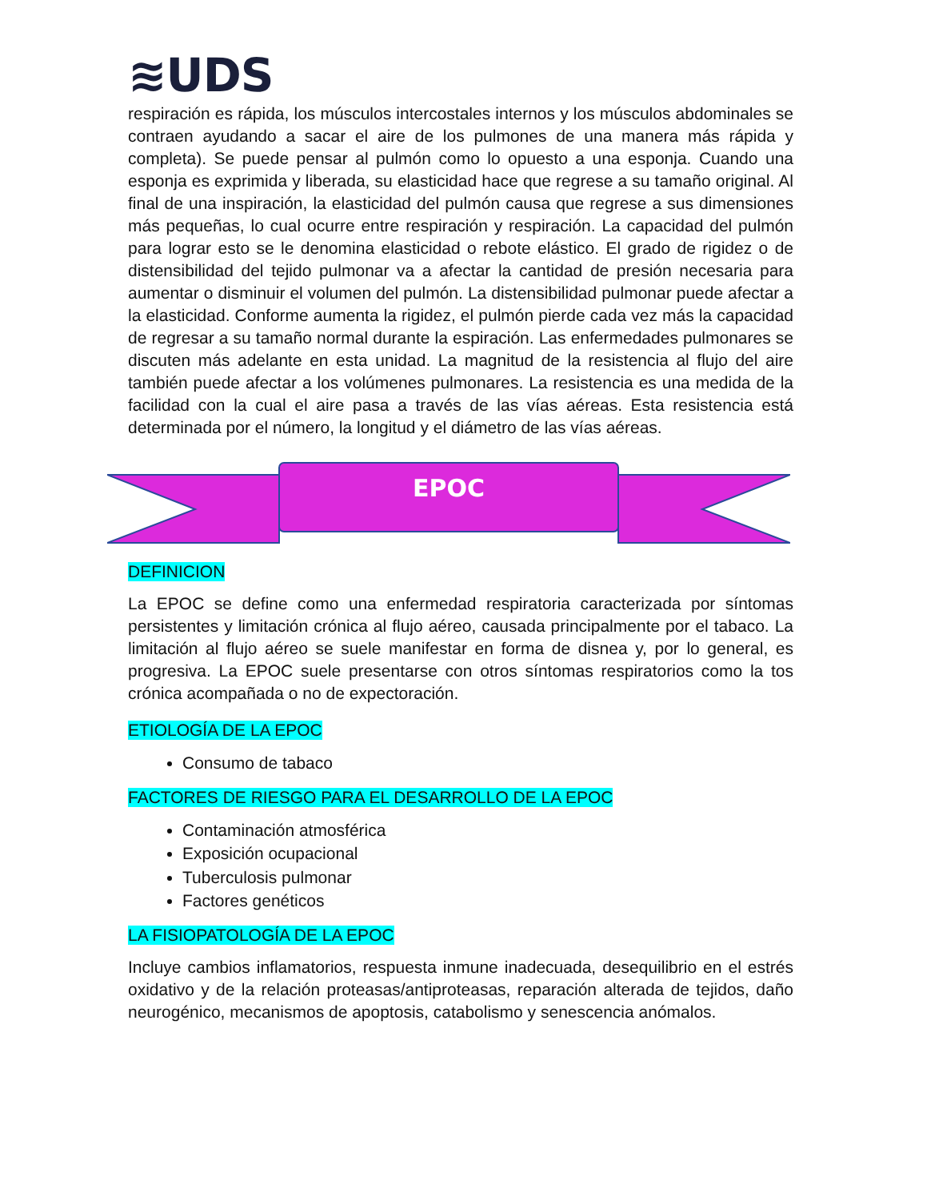≋UDS
respiración es rápida, los músculos intercostales internos y los músculos abdominales se contraen ayudando a sacar el aire de los pulmones de una manera más rápida y completa). Se puede pensar al pulmón como lo opuesto a una esponja. Cuando una esponja es exprimida y liberada, su elasticidad hace que regrese a su tamaño original. Al final de una inspiración, la elasticidad del pulmón causa que regrese a sus dimensiones más pequeñas, lo cual ocurre entre respiración y respiración. La capacidad del pulmón para lograr esto se le denomina elasticidad o rebote elástico. El grado de rigidez o de distensibilidad del tejido pulmonar va a afectar la cantidad de presión necesaria para aumentar o disminuir el volumen del pulmón. La distensibilidad pulmonar puede afectar a la elasticidad. Conforme aumenta la rigidez, el pulmón pierde cada vez más la capacidad de regresar a su tamaño normal durante la espiración. Las enfermedades pulmonares se discuten más adelante en esta unidad. La magnitud de la resistencia al flujo del aire también puede afectar a los volúmenes pulmonares. La resistencia es una medida de la facilidad con la cual el aire pasa a través de las vías aéreas. Esta resistencia está determinada por el número, la longitud y el diámetro de las vías aéreas.
EPOC
DEFINICION
La EPOC se define como una enfermedad respiratoria caracterizada por síntomas persistentes y limitación crónica al flujo aéreo, causada principalmente por el tabaco. La limitación al flujo aéreo se suele manifestar en forma de disnea y, por lo general, es progresiva. La EPOC suele presentarse con otros síntomas respiratorios como la tos crónica acompañada o no de expectoración.
ETIOLOGÍA DE LA EPOC
Consumo de tabaco
FACTORES DE RIESGO PARA EL DESARROLLO DE LA EPOC
Contaminación atmosférica
Exposición ocupacional
Tuberculosis pulmonar
Factores genéticos
LA FISIOPATOLOGÍA DE LA EPOC
Incluye cambios inflamatorios, respuesta inmune inadecuada, desequilibrio en el estrés oxidativo y de la relación proteasas/antiproteasas, reparación alterada de tejidos, daño neurogénico, mecanismos de apoptosis, catabolismo y senescencia anómalos.